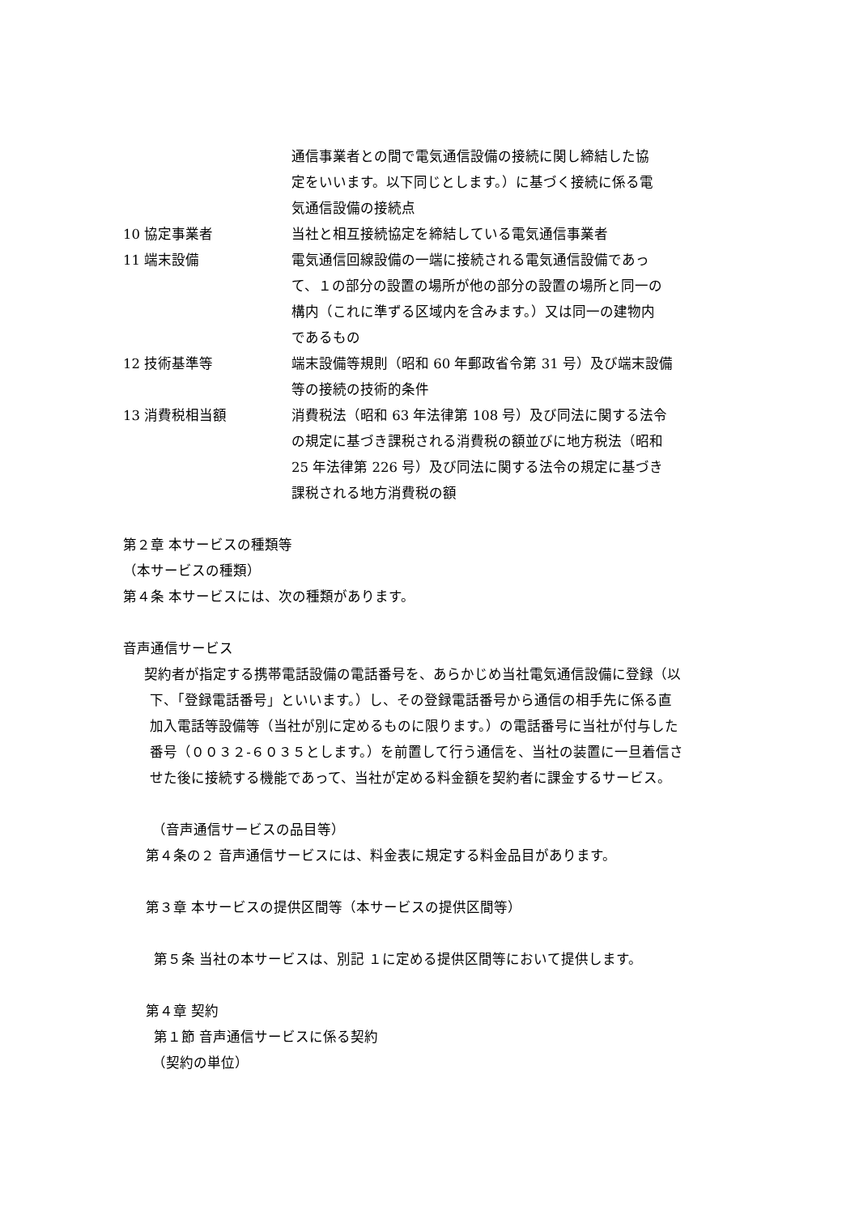| | 通信事業者との間で電気通信設備の接続に関し締結した協 定をいいます。以下同じとします。）に基づく接続に係る電 気通信設備の接続点 |
| 10 協定事業者 | 当社と相互接続協定を締結している電気通信事業者 |
| 11 端末設備 | 電気通信回線設備の一端に接続される電気通信設備であっ て、１の部分の設置の場所が他の部分の設置の場所と同一の 構内（これに準ずる区域内を含みます。）又は同一の建物内 であるもの |
| 12 技術基準等 | 端末設備等規則（昭和 60 年郵政省令第 31 号）及び端末設備 等の接続の技術的条件 |
| 13 消費税相当額 | 消費税法（昭和 63 年法律第 108 号）及び同法に関する法令 の規定に基づき課税される消費税の額並びに地方税法（昭和 25 年法律第 226 号）及び同法に関する法令の規定に基づき 課税される地方消費税の額 |
第２章 本サービスの種類等
（本サービスの種類）
第４条 本サービスには、次の種類があります。
音声通信サービス
契約者が指定する携帯電話設備の電話番号を、あらかじめ当社電気通信設備に登録（以
下、「登録電話番号」といいます。）し、その登録電話番号から通信の相手先に係る直
加入電話等設備等（当社が別に定めるものに限ります。）の電話番号に当社が付与した
番号（００３２‐６０３５とします。）を前置して行う通信を、当社の装置に一旦着信さ
せた後に接続する機能であって、当社が定める料金額を契約者に課金するサービス。
（音声通信サービスの品目等）
第４条の２ 音声通信サービスには、料金表に規定する料金品目があります。
第３章 本サービスの提供区間等（本サービスの提供区間等）
第５条 当社の本サービスは、別記 １に定める提供区間等において提供します。
第４章 契約
第１節 音声通信サービスに係る契約
（契約の単位）